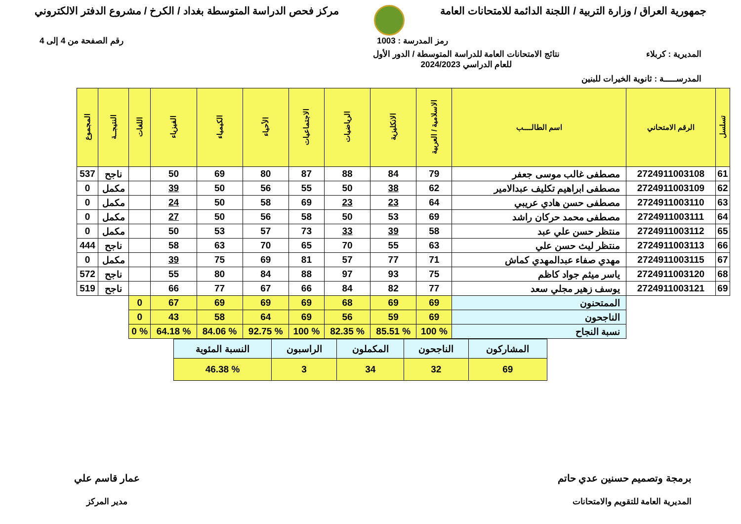جمهورية العراق / وزارة التربية / اللجنة الدائمة للامتحانات العامة
مركز فحص الدراسة المتوسطة بغداد / الكرخ / مشروع الدفتر الالكتروني
رمز المدرسة : 1003 رقم الصفحة من 4 إلى 4
المديرية : كربلاء نتائج الامتحانات العامة للدراسة المتوسطة / الدور الأول
للعام الدراسي 2024/2023
المدرســـــة : ثانوية الخيرات للبنين
| تسلسل | الرقم الامتحاني | اسم الطالــــب | الاسلامية / العربية | الانكليزية | الرياضيات | الاجتماعيات | الأحياء | الكيمياء | الفيزياء | اللغات | النتيجــة | المجموع |
| --- | --- | --- | --- | --- | --- | --- | --- | --- | --- | --- | --- | --- |
| 61 | 2724911003108 | مصطفى غالب موسى جعفر | 79 | 84 | 88 | 87 | 80 | 69 | 50 | | ناجح | 537 |
| 62 | 2724911003109 | مصطفى ابراهيم تكليف عبدالامير | 62 | 38 | 50 | 55 | 56 | 50 | 39 | | مكمل | 0 |
| 63 | 2724911003110 | مصطفى حسن هادي عريبي | 64 | 23 | 23 | 69 | 58 | 50 | 24 | | مكمل | 0 |
| 64 | 2724911003111 | مصطفى محمد حركان راشد | 69 | 53 | 50 | 58 | 56 | 50 | 27 | | مكمل | 0 |
| 65 | 2724911003112 | منتظر حسن علي عبد | 58 | 39 | 33 | 73 | 57 | 53 | 50 | | مكمل | 0 |
| 66 | 2724911003113 | منتظر ليث حسن علي | 63 | 55 | 70 | 65 | 70 | 63 | 58 | | ناجح | 444 |
| 67 | 2724911003115 | مهدي صفاء عبدالمهدي كماش | 71 | 77 | 57 | 81 | 69 | 75 | 39 | | مكمل | 0 |
| 68 | 2724911003120 | ياسر ميثم جواد كاظم | 75 | 93 | 97 | 88 | 84 | 80 | 55 | | ناجح | 572 |
| 69 | 2724911003121 | يوسف زهير مجلي سعد | 77 | 82 | 84 | 66 | 67 | 77 | 66 | | ناجح | 519 |
| | | الممتحنون | 69 | 69 | 68 | 69 | 69 | 69 | 67 | 0 | | |
| | | الناجحون | 69 | 59 | 56 | 69 | 64 | 58 | 43 | 0 | | |
| | | نسبة النجاح | % 100 | % 85.51 | % 82.35 | % 100 | % 92.75 | % 84.06 | % 64.18 | % 0 | | |
| المشاركون | الناجحون | المكملون | الراسبون | النسبة المئوية |
| 69 | 32 | 34 | 3 | % 46.38 |
برمجة وتصميم حسنين عدي حاتم
المديرية العامة للتقويم والامتحانات
عمار قاسم علي
مدير المركز